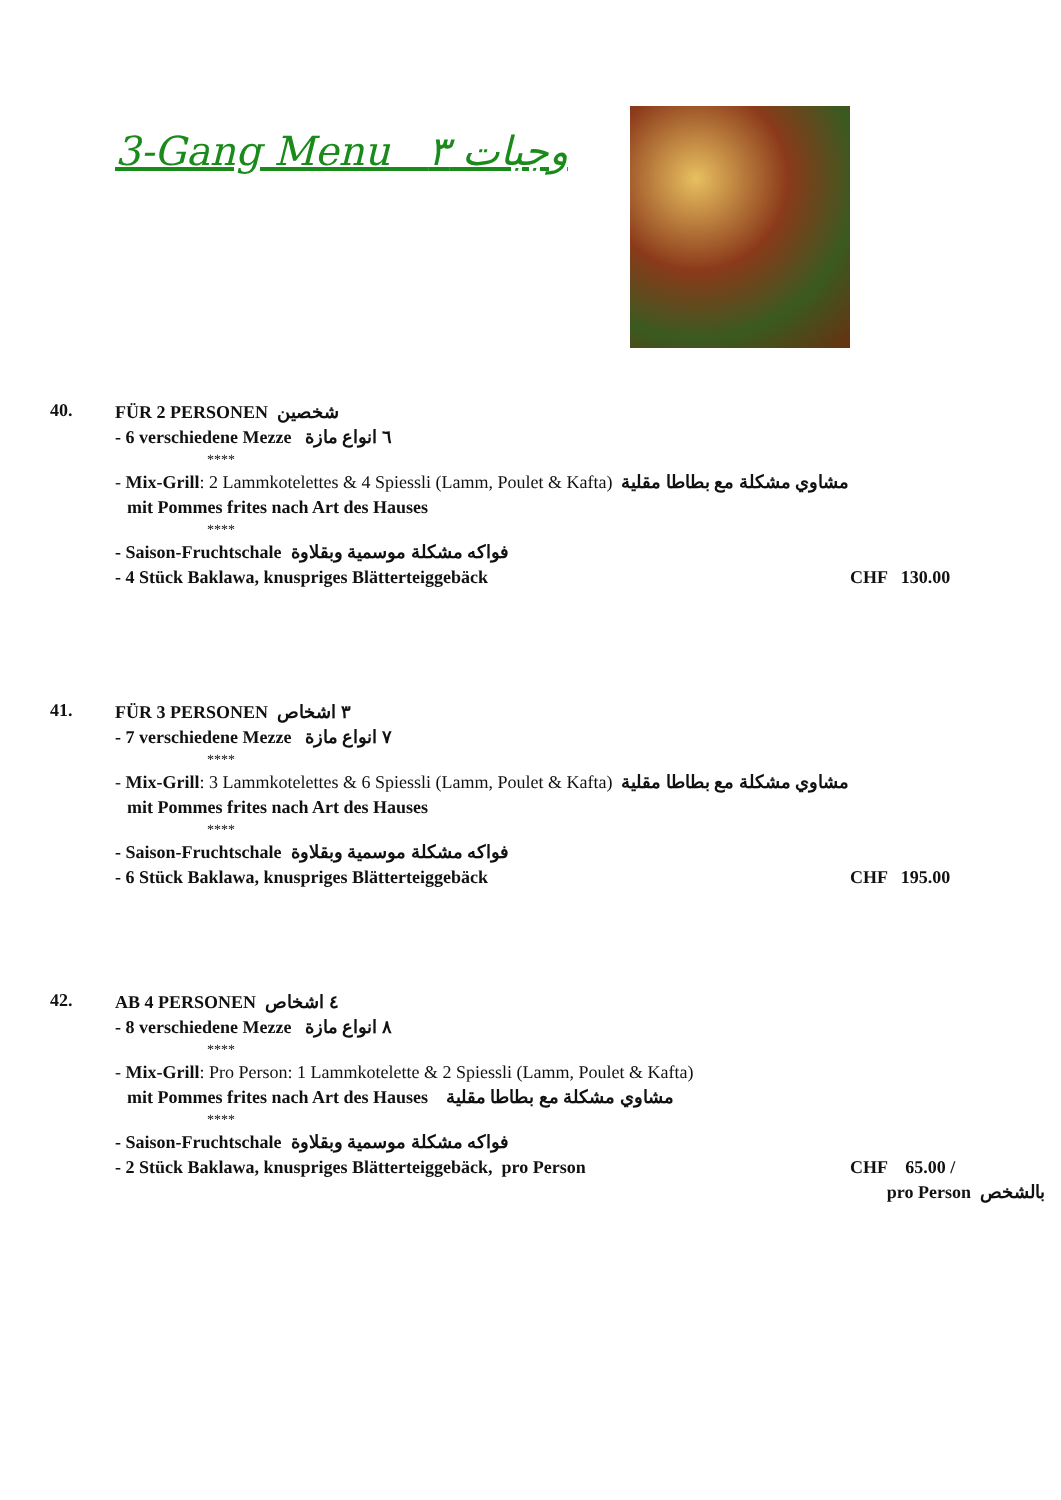3-Gang Menu وجبات ٣
40.
FÜR 2 PERSONEN شخصين
- 6 verschiedene Mezze ٦ انواع مازة
****
- Mix-Grill: 2 Lammkotelettes & 4 Spiessli (Lamm, Poulet & Kafta) مشاوي مشكلة مع بطاطا مقلية
mit Pommes frites nach Art des Hauses
****
- Saison-Fruchtschale فواكه مشكلة موسمية وبقلاوة
- 4 Stück Baklawa, knuspriges Blätterteiggebäck CHF 130.00
41.
FÜR 3 PERSONEN ٣ اشخاص
- 7 verschiedene Mezze ٧ انواع مازة
****
- Mix-Grill: 3 Lammkotelettes & 6 Spiessli (Lamm, Poulet & Kafta) مشاوي مشكلة مع بطاطا مقلية
mit Pommes frites nach Art des Hauses
****
- Saison-Fruchtschale فواكه مشكلة موسمية وبقلاوة
- 6 Stück Baklawa, knuspriges Blätterteiggebäck CHF 195.00
42.
AB 4 PERSONEN ٤ اشخاص
- 8 verschiedene Mezze ٨ انواع مازة
****
- Mix-Grill: Pro Person: 1 Lammkotelette & 2 Spiessli (Lamm, Poulet & Kafta)
mit Pommes frites nach Art des Hauses مشاوي مشكلة مع بطاطا مقلية
****
- Saison-Fruchtschale فواكه مشكلة موسمية وبقلاوة
- 2 Stück Baklawa, knuspriges Blätterteiggebäck, pro Person CHF 65.00 /
pro Person بالشخص